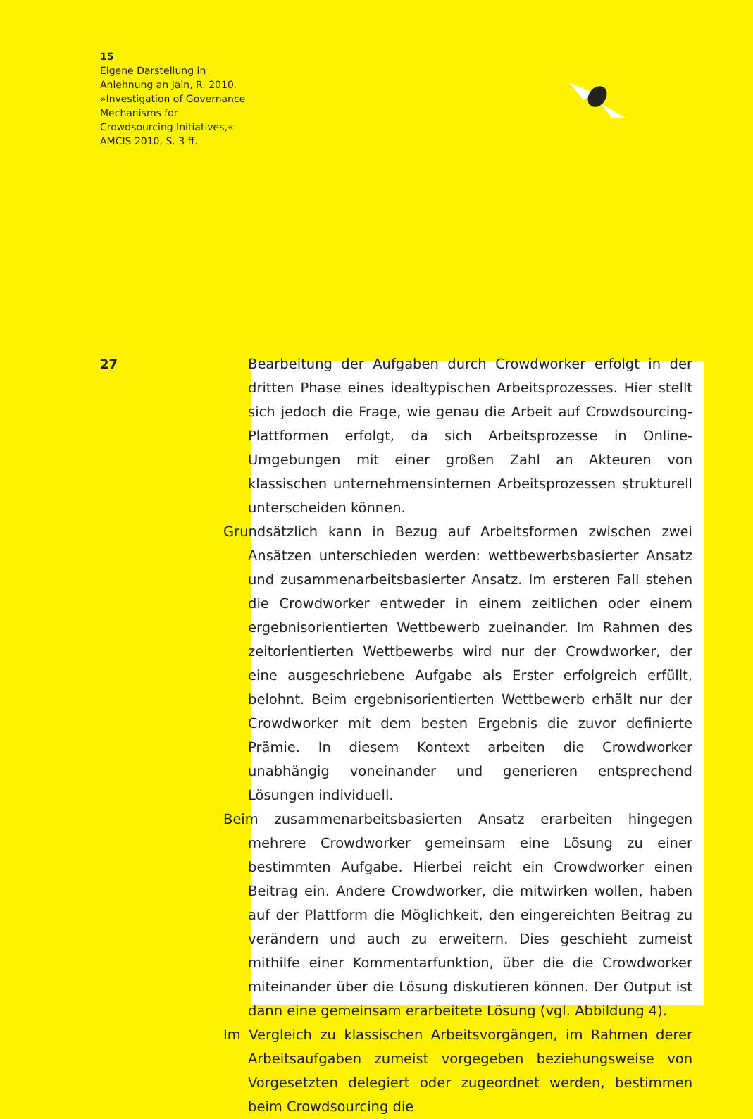15
Eigene Darstellung in
Anlehnung an Jain, R. 2010.
»Investigation of Governance
Mechanisms for
Crowdsourcing Initiatives,«
AMCIS 2010, S. 3 ff.
27
Bearbeitung der Aufgaben durch Crowdworker erfolgt in der dritten Phase eines idealtypischen Arbeitsprozesses. Hier stellt sich jedoch die Frage, wie genau die Arbeit auf Crowdsourcing-Plattformen erfolgt, da sich Arbeitsprozesse in Online-Umgebungen mit einer großen Zahl an Akteuren von klassischen unternehmensinternen Arbeitsprozessen strukturell unterscheiden können.
Grundsätzlich kann in Bezug auf Arbeitsformen zwischen zwei Ansätzen unterschieden werden: wettbewerbsbasierter Ansatz und zusammenarbeitsbasierter Ansatz. Im ersteren Fall stehen die Crowdworker entweder in einem zeitlichen oder einem ergebnisorientierten Wettbewerb zueinander. Im Rahmen des zeitorientierten Wettbewerbs wird nur der Crowdworker, der eine ausgeschriebene Aufgabe als Erster erfolgreich erfüllt, belohnt. Beim ergebnisorientierten Wettbewerb erhält nur der Crowdworker mit dem besten Ergebnis die zuvor definierte Prämie. In diesem Kontext arbeiten die Crowdworker unabhängig voneinander und generieren entsprechend Lösungen individuell.
Beim zusammenarbeitsbasierten Ansatz erarbeiten hingegen mehrere Crowdworker gemeinsam eine Lösung zu einer bestimmten Aufgabe. Hierbei reicht ein Crowdworker einen Beitrag ein. Andere Crowdworker, die mitwirken wollen, haben auf der Plattform die Möglichkeit, den eingereichten Beitrag zu verändern und auch zu erweitern. Dies geschieht zumeist mithilfe einer Kommentarfunktion, über die die Crowdworker miteinander über die Lösung diskutieren können. Der Output ist dann eine gemeinsam erarbeitete Lösung (vgl. Abbildung 4).
Im Vergleich zu klassischen Arbeitsvorgängen, im Rahmen derer Arbeitsaufgaben zumeist vorgegeben beziehungsweise von Vorgesetzten delegiert oder zugeordnet werden, bestimmen beim Crowdsourcing die